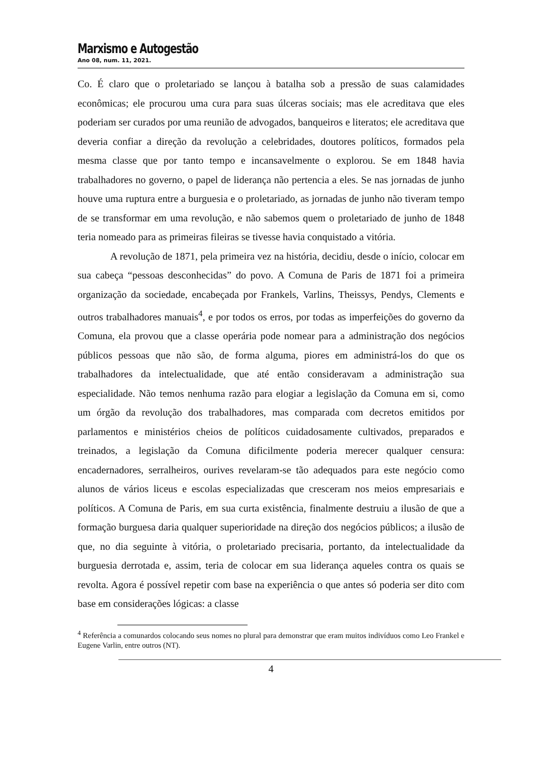Marxismo e Autogestão
Ano 08, num. 11, 2021.
Co. É claro que o proletariado se lançou à batalha sob a pressão de suas calamidades econômicas; ele procurou uma cura para suas úlceras sociais; mas ele acreditava que eles poderiam ser curados por uma reunião de advogados, banqueiros e literatos; ele acreditava que deveria confiar a direção da revolução a celebridades, doutores políticos, formados pela mesma classe que por tanto tempo e incansavelmente o explorou. Se em 1848 havia trabalhadores no governo, o papel de liderança não pertencia a eles. Se nas jornadas de junho houve uma ruptura entre a burguesia e o proletariado, as jornadas de junho não tiveram tempo de se transformar em uma revolução, e não sabemos quem o proletariado de junho de 1848 teria nomeado para as primeiras fileiras se tivesse havia conquistado a vitória.
A revolução de 1871, pela primeira vez na história, decidiu, desde o início, colocar em sua cabeça “pessoas desconhecidas” do povo. A Comuna de Paris de 1871 foi a primeira organização da sociedade, encabeçada por Frankels, Varlins, Theissys, Pendys, Clements e outros trabalhadores manuais<sup>4</sup>, e por todos os erros, por todas as imperfeições do governo da Comuna, ela provou que a classe operária pode nomear para a administração dos negócios públicos pessoas que não são, de forma alguma, piores em administrá-los do que os trabalhadores da intelectualidade, que até então consideravam a administração sua especialidade. Não temos nenhuma razão para elogiar a legislação da Comuna em si, como um órgão da revolução dos trabalhadores, mas comparada com decretos emitidos por parlamentos e ministérios cheios de políticos cuidadosamente cultivados, preparados e treinados, a legislação da Comuna dificilmente poderia merecer qualquer censura: encadernadores, serralheiros, ourives revelaram-se tão adequados para este negócio como alunos de vários liceus e escolas especializadas que cresceram nos meios empresariais e políticos. A Comuna de Paris, em sua curta existência, finalmente destruiu a ilusão de que a formação burguesa daria qualquer superioridade na direção dos negócios públicos; a ilusão de que, no dia seguinte à vitória, o proletariado precisaria, portanto, da intelectualidade da burguesia derrotada e, assim, teria de colocar em sua liderança aqueles contra os quais se revolta. Agora é possível repetir com base na experiência o que antes só poderia ser dito com base em considerações lógicas: a classe
<sup>4</sup> Referência a comunardos colocando seus nomes no plural para demonstrar que eram muitos indivíduos como Leo Frankel e Eugene Varlin, entre outros (NT).
4